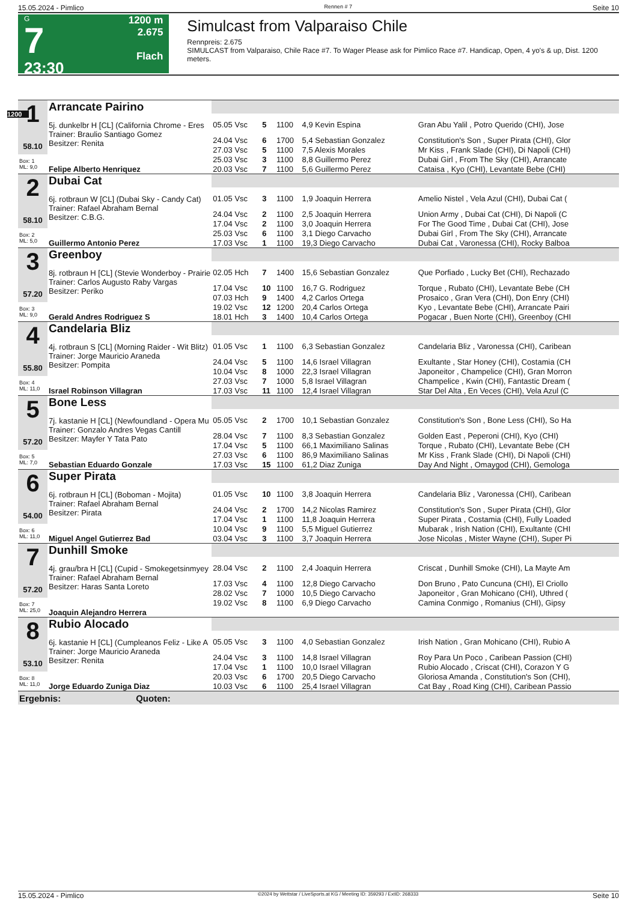15.05.2024 - Pimlico Rennen # 7 Seite 10
G
7
23:30
1200 m
2.675
Flach
Simulcast from Valparaiso Chile
Rennpreis: 2.675
SIMULCAST from Valparaiso, Chile Race #7. To Wager Please ask for Pimlico Race #7. Handicap, Open, 4 yo's & up, Dist. 1200 meters.
1200
| 1 58.10 | Arrancate Pairino | | | | | |
| | 5j. dunkelbr H [CL] (California Chrome - Eres Trainer: Braulio Santiago Gomez Besitzer: Renita | 05.05 Vsc | 5 | 1100 | 4,9 Kevin Espina | Gran Abu Yalil , Potro Querido (CHI), Jose |
| | | 24.04 Vsc | 6 | 1700 | 5,4 Sebastian Gonzalez | Constitution's Son , Super Pirata (CHI), Glor |
| | | 27.03 Vsc | 5 | 1100 | 7,5 Alexis Morales | Mr Kiss , Frank Slade (CHI), Di Napoli (CHI) |
| Box: 1 ML: 9,0 | | 25.03 Vsc | 3 | 1100 | 8,8 Guillermo Perez | Dubai Girl , From The Sky (CHI), Arrancate |
| | Felipe Alberto Henriquez | 20.03 Vsc | 7 | 1100 | 5,6 Guillermo Perez | Cataisa , Kyo (CHI), Levantate Bebe (CHI) |
| 2 58.10 | Dubai Cat | | | | | |
| | 6j. rotbraun W [CL] (Dubai Sky - Candy Cat) Trainer: Rafael Abraham Bernal Besitzer: C.B.G. | 01.05 Vsc | 3 | 1100 | 1,9 Joaquin Herrera | Amelio Nistel , Vela Azul (CHI), Dubai Cat ( |
| | | 24.04 Vsc | 2 | 1100 | 2,5 Joaquin Herrera | Union Army , Dubai Cat (CHI), Di Napoli (C |
| | | 17.04 Vsc | 2 | 1100 | 3,0 Joaquin Herrera | For The Good Time , Dubai Cat (CHI), Jose |
| Box: 2 ML: 5,0 | | 25.03 Vsc | 6 | 1100 | 3,1 Diego Carvacho | Dubai Girl , From The Sky (CHI), Arrancate |
| | Guillermo Antonio Perez | 17.03 Vsc | 1 | 1100 | 19,3 Diego Carvacho | Dubai Cat , Varonessa (CHI), Rocky Balboa |
| 3 57.20 | Greenboy | | | | | |
| | 8j. rotbraun H [CL] (Stevie Wonderboy - Prairie Trainer: Carlos Augusto Raby Vargas Besitzer: Periko | 02.05 Hch | 7 | 1400 | 15,6 Sebastian Gonzalez | Que Porfiado , Lucky Bet (CHI), Rechazado |
| | | 17.04 Vsc | 10 | 1100 | 16,7 G. Rodriguez | Torque , Rubato (CHI), Levantate Bebe (CH |
| | | 07.03 Hch | 9 | 1400 | 4,2 Carlos Ortega | Prosaico , Gran Vera (CHI), Don Enry (CHI) |
| Box: 3 ML: 9,0 | | 19.02 Vsc | 12 | 1200 | 20,4 Carlos Ortega | Kyo , Levantate Bebe (CHI), Arrancate Pairi |
| | Gerald Andres Rodriguez S | 18.01 Hch | 3 | 1400 | 10,4 Carlos Ortega | Pogacar , Buen Norte (CHI), Greenboy (CHI |
| 4 55.80 | Candelaria Bliz | | | | | |
| | 4j. rotbraun S [CL] (Morning Raider - Wit Blitz) Trainer: Jorge Mauricio Araneda Besitzer: Pompita | 01.05 Vsc | 1 | 1100 | 6,3 Sebastian Gonzalez | Candelaria Bliz , Varonessa (CHI), Caribean |
| | | 24.04 Vsc | 5 | 1100 | 14,6 Israel Villagran | Exultante , Star Honey (CHI), Costamia (CH |
| | | 10.04 Vsc | 8 | 1000 | 22,3 Israel Villagran | Japoneitor , Champelice (CHI), Gran Morron |
| Box: 4 ML: 11,0 | | 27.03 Vsc | 7 | 1000 | 5,8 Israel Villagran | Champelice , Kwin (CHI), Fantastic Dream ( |
| | Israel Robinson Villagran | 17.03 Vsc | 11 | 1100 | 12,4 Israel Villagran | Star Del Alta , En Veces (CHI), Vela Azul (C |
| 5 57.20 | Bone Less | | | | | |
| | 7j. kastanie H [CL] (Newfoundland - Opera Mu Trainer: Gonzalo Andres Vegas Cantill Besitzer: Mayfer Y Tata Pato | 05.05 Vsc | 2 | 1700 | 10,1 Sebastian Gonzalez | Constitution's Son , Bone Less (CHI), So Ha |
| | | 28.04 Vsc | 7 | 1100 | 8,3 Sebastian Gonzalez | Golden East , Peperoni (CHI), Kyo (CHI) |
| | | 17.04 Vsc | 5 | 1100 | 66,1 Maximiliano Salinas | Torque , Rubato (CHI), Levantate Bebe (CH |
| Box: 5 ML: 7,0 | | 27.03 Vsc | 6 | 1100 | 86,9 Maximiliano Salinas | Mr Kiss , Frank Slade (CHI), Di Napoli (CHI) |
| | Sebastian Eduardo Gonzale | 17.03 Vsc | 15 | 1100 | 61,2 Diaz Zuniga | Day And Night , Omaygod (CHI), Gemologa |
| 6 54.00 | Super Pirata | | | | | |
| | 6j. rotbraun H [CL] (Boboman - Mojita) Trainer: Rafael Abraham Bernal Besitzer: Pirata | 01.05 Vsc | 10 | 1100 | 3,8 Joaquin Herrera | Candelaria Bliz , Varonessa (CHI), Caribean |
| | | 24.04 Vsc | 2 | 1700 | 14,2 Nicolas Ramirez | Constitution's Son , Super Pirata (CHI), Glor |
| | | 17.04 Vsc | 1 | 1100 | 11,8 Joaquin Herrera | Super Pirata , Costamia (CHI), Fully Loaded |
| Box: 6 ML: 11,0 | | 10.04 Vsc | 9 | 1100 | 5,5 Miguel Gutierrez | Mubarak , Irish Nation (CHI), Exultante (CHI |
| | Miguel Angel Gutierrez Bad | 03.04 Vsc | 3 | 1100 | 3,7 Joaquin Herrera | Jose Nicolas , Mister Wayne (CHI), Super Pi |
| 7 57.20 | Dunhill Smoke | | | | | |
| | 4j. grau/bra H [CL] (Cupid - Smokegetsinmyey Trainer: Rafael Abraham Bernal Besitzer: Haras Santa Loreto | 28.04 Vsc | 2 | 1100 | 2,4 Joaquin Herrera | Criscat , Dunhill Smoke (CHI), La Mayte Am |
| | | 17.03 Vsc | 4 | 1100 | 12,8 Diego Carvacho | Don Bruno , Pato Cuncuna (CHI), El Criollo |
| | | 28.02 Vsc | 7 | 1000 | 10,5 Diego Carvacho | Japoneitor , Gran Mohicano (CHI), Uthred ( |
| Box: 7 ML: 25,0 | | 19.02 Vsc | 8 | 1100 | 6,9 Diego Carvacho | Camina Conmigo , Romanius (CHI), Gipsy |
| | Joaquin Alejandro Herrera | | | | | |
| 8 53.10 | Rubio Alocado | | | | | |
| | 6j. kastanie H [CL] (Cumpleanos Feliz - Like A Trainer: Jorge Mauricio Araneda Besitzer: Renita | 05.05 Vsc | 3 | 1100 | 4,0 Sebastian Gonzalez | Irish Nation , Gran Mohicano (CHI), Rubio A |
| | | 24.04 Vsc | 3 | 1100 | 14,8 Israel Villagran | Roy Para Un Poco , Caribean Passion (CHI) |
| | | 17.04 Vsc | 1 | 1100 | 10,0 Israel Villagran | Rubio Alocado , Criscat (CHI), Corazon Y G |
| Box: 8 ML: 11,0 | | 20.03 Vsc | 6 | 1700 | 20,5 Diego Carvacho | Gloriosa Amanda , Constitution's Son (CHI), |
| | Jorge Eduardo Zuniga Diaz | 10.03 Vsc | 6 | 1100 | 25,4 Israel Villagran | Cat Bay , Road King (CHI), Caribean Passio |
| Ergebnis: Quoten: | | | | | | |
15.05.2024 - Pimlico ©2024 by Wettstar / LiveSports.at KG / Meeting ID: 359293 / ExtID: 268333 Seite 10